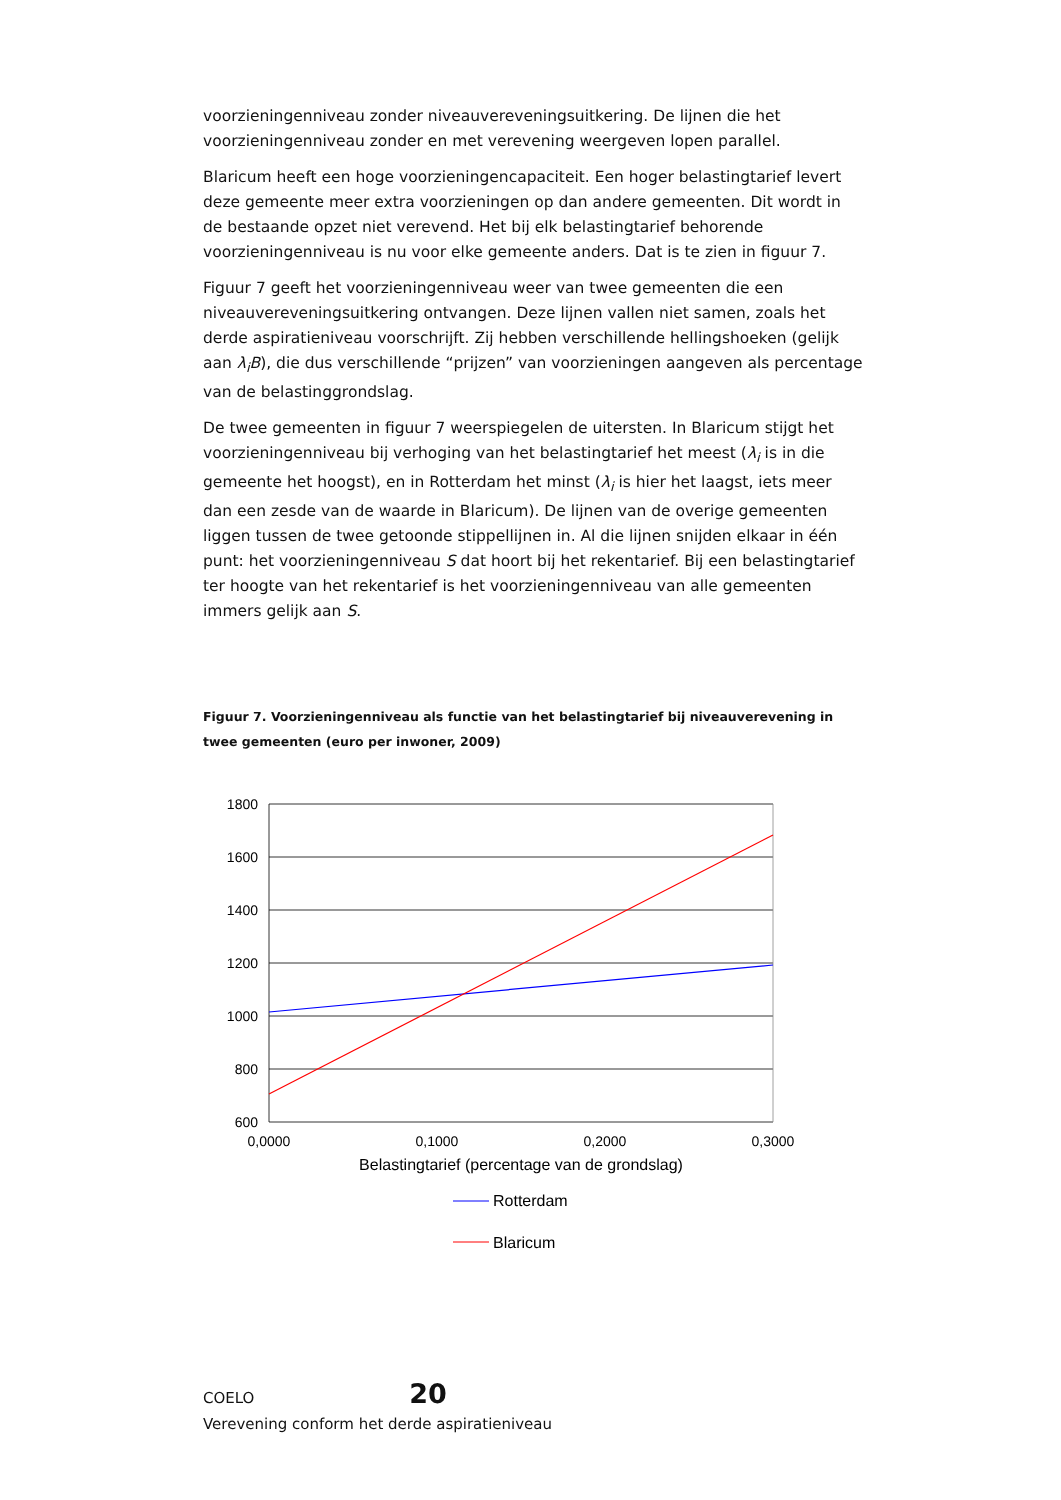voorzieningenniveau zonder niveauvereveningsuitkering. De lijnen die het voorzieningenniveau zonder en met verevening weergeven lopen parallel.
Blaricum heeft een hoge voorzieningencapaciteit. Een hoger belastingtarief levert deze gemeente meer extra voorzieningen op dan andere gemeenten. Dit wordt in de bestaande opzet niet verevend. Het bij elk belastingtarief behorende voorzieningenniveau is nu voor elke gemeente anders. Dat is te zien in figuur 7.
Figuur 7 geeft het voorzieningenniveau weer van twee gemeenten die een niveauvereveningsuitkering ontvangen. Deze lijnen vallen niet samen, zoals het derde aspiratieniveau voorschrijft. Zij hebben verschillende hellingshoeken (gelijk aan λ<sub>i</sub>B), die dus verschillende “prijzen” van voorzieningen aangeven als percentage van de belastinggrondslag.
De twee gemeenten in figuur 7 weerspiegelen de uitersten. In Blaricum stijgt het voorzieningenniveau bij verhoging van het belastingtarief het meest (λ<sub>i</sub> is in die gemeente het hoogst), en in Rotterdam het minst (λ<sub>i</sub> is hier het laagst, iets meer dan een zesde van de waarde in Blaricum). De lijnen van de overige gemeenten liggen tussen de twee getoonde stippellijnen in. Al die lijnen snijden elkaar in één punt: het voorzieningenniveau S dat hoort bij het rekentarief. Bij een belastingtarief ter hoogte van het rekentarief is het voorzieningenniveau van alle gemeenten immers gelijk aan S.
Figuur 7. Voorzieningenniveau als functie van het belastingtarief bij niveauverevening in twee gemeenten (euro per inwoner, 2009)
1800
1600
1400
1200
1000
800
600
0,0000
0,1000
0,2000
0,3000
Belastingtarief (percentage van de grondslag)
Rotterdam
Blaricum
COELO 20
Verevening conform het derde aspiratieniveau